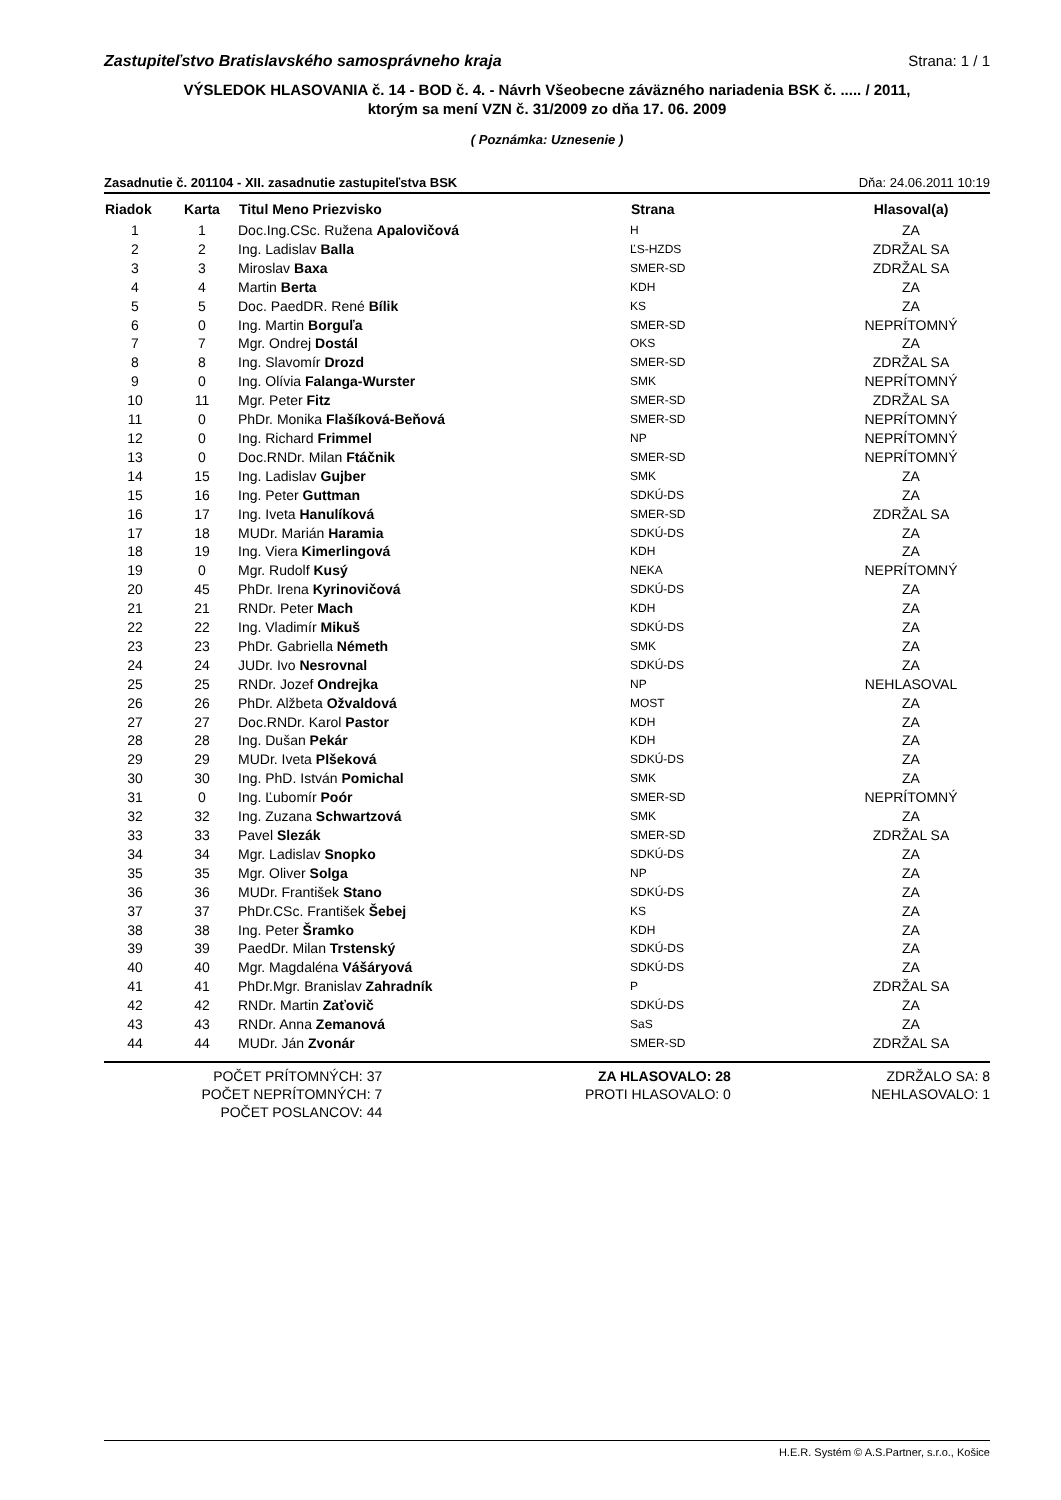Zastupiteľstvo Bratislavského samosprávneho kraja Strana: 1 / 1
VÝSLEDOK HLASOVANIA č. 14 - BOD č. 4. - Návrh Všeobecne záväzného nariadenia BSK č. ..... / 2011,
ktorým sa mení VZN č. 31/2009 zo dňa 17. 06. 2009
( Poznámka: Uznesenie )
Zasadnutie č. 201104 - XII. zasadnutie zastupiteľstva BSK Dňa: 24.06.2011 10:19
| Riadok | Karta | Titul Meno Priezvisko | Strana | Hlasoval(a) |
| --- | --- | --- | --- | --- |
| 1 | 1 | Doc.Ing.CSc. Ružena Apalovičová | H | ZA |
| 2 | 2 | Ing. Ladislav Balla | ĽS-HZDS | ZDRŽAL SA |
| 3 | 3 | Miroslav Baxa | SMER-SD | ZDRŽAL SA |
| 4 | 4 | Martin Berta | KDH | ZA |
| 5 | 5 | Doc. PaedDR. René Bílik | KS | ZA |
| 6 | 0 | Ing. Martin Borguľa | SMER-SD | NEPRÍTOMNÝ |
| 7 | 7 | Mgr. Ondrej Dostál | OKS | ZA |
| 8 | 8 | Ing. Slavomír Drozd | SMER-SD | ZDRŽAL SA |
| 9 | 0 | Ing. Olívia Falanga-Wurster | SMK | NEPRÍTOMNÝ |
| 10 | 11 | Mgr. Peter Fitz | SMER-SD | ZDRŽAL SA |
| 11 | 0 | PhDr. Monika Flašíková-Beňová | SMER-SD | NEPRÍTOMNÝ |
| 12 | 0 | Ing. Richard Frimmel | NP | NEPRÍTOMNÝ |
| 13 | 0 | Doc.RNDr. Milan Ftáčnik | SMER-SD | NEPRÍTOMNÝ |
| 14 | 15 | Ing. Ladislav Gujber | SMK | ZA |
| 15 | 16 | Ing. Peter Guttman | SDKÚ-DS | ZA |
| 16 | 17 | Ing. Iveta Hanulíková | SMER-SD | ZDRŽAL SA |
| 17 | 18 | MUDr. Marián Haramia | SDKÚ-DS | ZA |
| 18 | 19 | Ing. Viera Kimerlingová | KDH | ZA |
| 19 | 0 | Mgr. Rudolf Kusý | NEKA | NEPRÍTOMNÝ |
| 20 | 45 | PhDr. Irena Kyrinovičová | SDKÚ-DS | ZA |
| 21 | 21 | RNDr. Peter Mach | KDH | ZA |
| 22 | 22 | Ing. Vladimír Mikuš | SDKÚ-DS | ZA |
| 23 | 23 | PhDr. Gabriella Németh | SMK | ZA |
| 24 | 24 | JUDr. Ivo Nesrovnal | SDKÚ-DS | ZA |
| 25 | 25 | RNDr. Jozef Ondrejka | NP | NEHLASOVAL |
| 26 | 26 | PhDr. Alžbeta Ožvaldová | MOST | ZA |
| 27 | 27 | Doc.RNDr. Karol Pastor | KDH | ZA |
| 28 | 28 | Ing. Dušan Pekár | KDH | ZA |
| 29 | 29 | MUDr. Iveta Plšeková | SDKÚ-DS | ZA |
| 30 | 30 | Ing. PhD. István Pomichal | SMK | ZA |
| 31 | 0 | Ing. Ľubomír Poór | SMER-SD | NEPRÍTOMNÝ |
| 32 | 32 | Ing. Zuzana Schwartzová | SMK | ZA |
| 33 | 33 | Pavel Slezák | SMER-SD | ZDRŽAL SA |
| 34 | 34 | Mgr. Ladislav Snopko | SDKÚ-DS | ZA |
| 35 | 35 | Mgr. Oliver Solga | NP | ZA |
| 36 | 36 | MUDr. František Stano | SDKÚ-DS | ZA |
| 37 | 37 | PhDr.CSc. František Šebej | KS | ZA |
| 38 | 38 | Ing. Peter Šramko | KDH | ZA |
| 39 | 39 | PaedDr. Milan Trstenský | SDKÚ-DS | ZA |
| 40 | 40 | Mgr. Magdaléna Vášáryová | SDKÚ-DS | ZA |
| 41 | 41 | PhDr.Mgr. Branislav Zahradník | P | ZDRŽAL SA |
| 42 | 42 | RNDr. Martin Zaťovič | SDKÚ-DS | ZA |
| 43 | 43 | RNDr. Anna Zemanová | SaS | ZA |
| 44 | 44 | MUDr. Ján Zvonár | SMER-SD | ZDRŽAL SA |
POČET PRÍTOMNÝCH: 37
POČET NEPRÍTOMNÝCH: 7
POČET POSLANCOV: 44
ZA HLASOVALO: 28
PROTI HLASOVALO: 0
ZDRŽALO SA: 8
NEHLASOVALO: 1
H.E.R. Systém © A.S.Partner, s.r.o., Košice